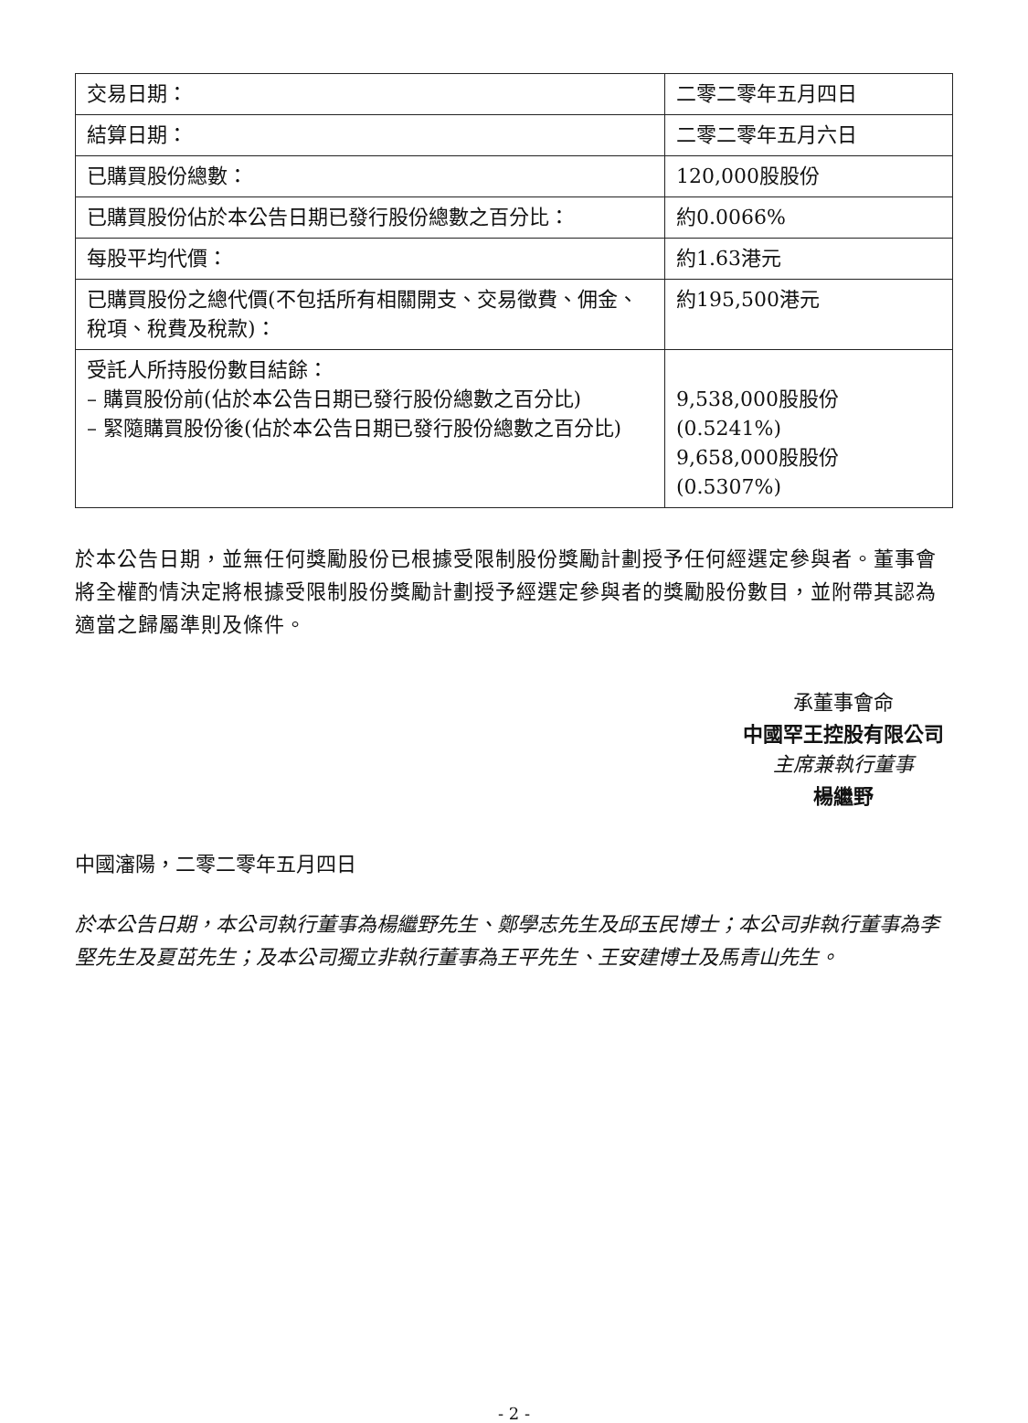| 交易日期： | 二零二零年五月四日 |
| 結算日期： | 二零二零年五月六日 |
| 已購買股份總數： | 120,000股股份 |
| 已購買股份佔於本公告日期已發行股份總數之百分比： | 約0.0066% |
| 每股平均代價： | 約1.63港元 |
| 已購買股份之總代價(不包括所有相關開支、交易徵費、佣金、稅項、稅費及稅款)： | 約195,500港元 |
| 受託人所持股份數目結餘： – 購買股份前(佔於本公告日期已發行股份總數之百分比) – 緊隨購買股份後(佔於本公告日期已發行股份總數之百分比) | 9,538,000股股份(0.5241%) 9,658,000股股份(0.5307%) |
於本公告日期，並無任何獎勵股份已根據受限制股份獎勵計劃授予任何經選定參與者。董事會將全權酌情決定將根據受限制股份獎勵計劃授予經選定參與者的獎勵股份數目，並附帶其認為適當之歸屬準則及條件。
承董事會命
中國罕王控股有限公司
主席兼執行董事
楊繼野
中國瀋陽，二零二零年五月四日
於本公告日期，本公司執行董事為楊繼野先生、鄭學志先生及邱玉民博士；本公司非執行董事為李堅先生及夏茁先生；及本公司獨立非執行董事為王平先生、王安建博士及馬青山先生。
- 2 -